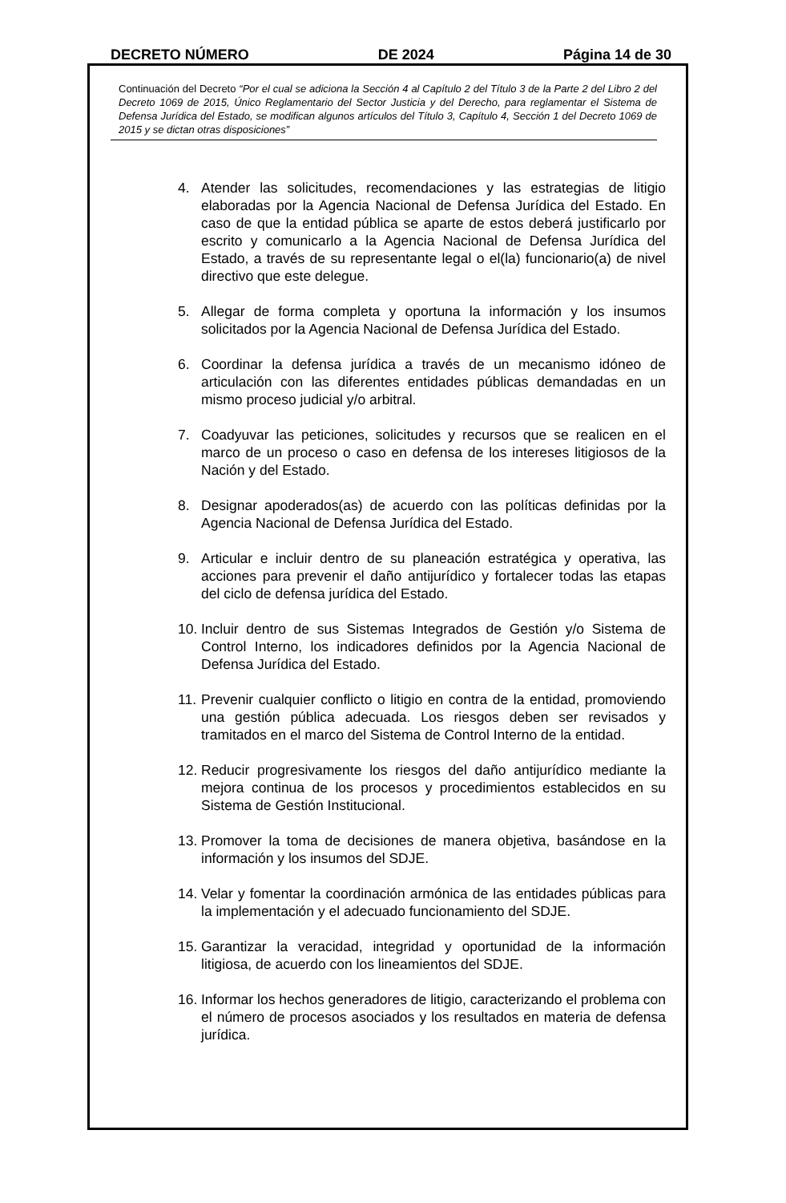DECRETO NÚMERO DE 2024 Página 14 de 30
Continuación del Decreto “Por el cual se adiciona la Sección 4 al Capítulo 2 del Título 3 de la Parte 2 del Libro 2 del Decreto 1069 de 2015, Único Reglamentario del Sector Justicia y del Derecho, para reglamentar el Sistema de Defensa Jurídica del Estado, se modifican algunos artículos del Título 3, Capítulo 4, Sección 1 del Decreto 1069 de 2015 y se dictan otras disposiciones”
4. Atender las solicitudes, recomendaciones y las estrategias de litigio elaboradas por la Agencia Nacional de Defensa Jurídica del Estado. En caso de que la entidad pública se aparte de estos deberá justificarlo por escrito y comunicarlo a la Agencia Nacional de Defensa Jurídica del Estado, a través de su representante legal o el(la) funcionario(a) de nivel directivo que este delegue.
5. Allegar de forma completa y oportuna la información y los insumos solicitados por la Agencia Nacional de Defensa Jurídica del Estado.
6. Coordinar la defensa jurídica a través de un mecanismo idóneo de articulación con las diferentes entidades públicas demandadas en un mismo proceso judicial y/o arbitral.
7. Coadyuvar las peticiones, solicitudes y recursos que se realicen en el marco de un proceso o caso en defensa de los intereses litigiosos de la Nación y del Estado.
8. Designar apoderados(as) de acuerdo con las políticas definidas por la Agencia Nacional de Defensa Jurídica del Estado.
9. Articular e incluir dentro de su planeación estratégica y operativa, las acciones para prevenir el daño antijurídico y fortalecer todas las etapas del ciclo de defensa jurídica del Estado.
10. Incluir dentro de sus Sistemas Integrados de Gestión y/o Sistema de Control Interno, los indicadores definidos por la Agencia Nacional de Defensa Jurídica del Estado.
11. Prevenir cualquier conflicto o litigio en contra de la entidad, promoviendo una gestión pública adecuada. Los riesgos deben ser revisados y tramitados en el marco del Sistema de Control Interno de la entidad.
12. Reducir progresivamente los riesgos del daño antijurídico mediante la mejora continua de los procesos y procedimientos establecidos en su Sistema de Gestión Institucional.
13. Promover la toma de decisiones de manera objetiva, basándose en la información y los insumos del SDJE.
14. Velar y fomentar la coordinación armónica de las entidades públicas para la implementación y el adecuado funcionamiento del SDJE.
15. Garantizar la veracidad, integridad y oportunidad de la información litigiosa, de acuerdo con los lineamientos del SDJE.
16. Informar los hechos generadores de litigio, caracterizando el problema con el número de procesos asociados y los resultados en materia de defensa jurídica.